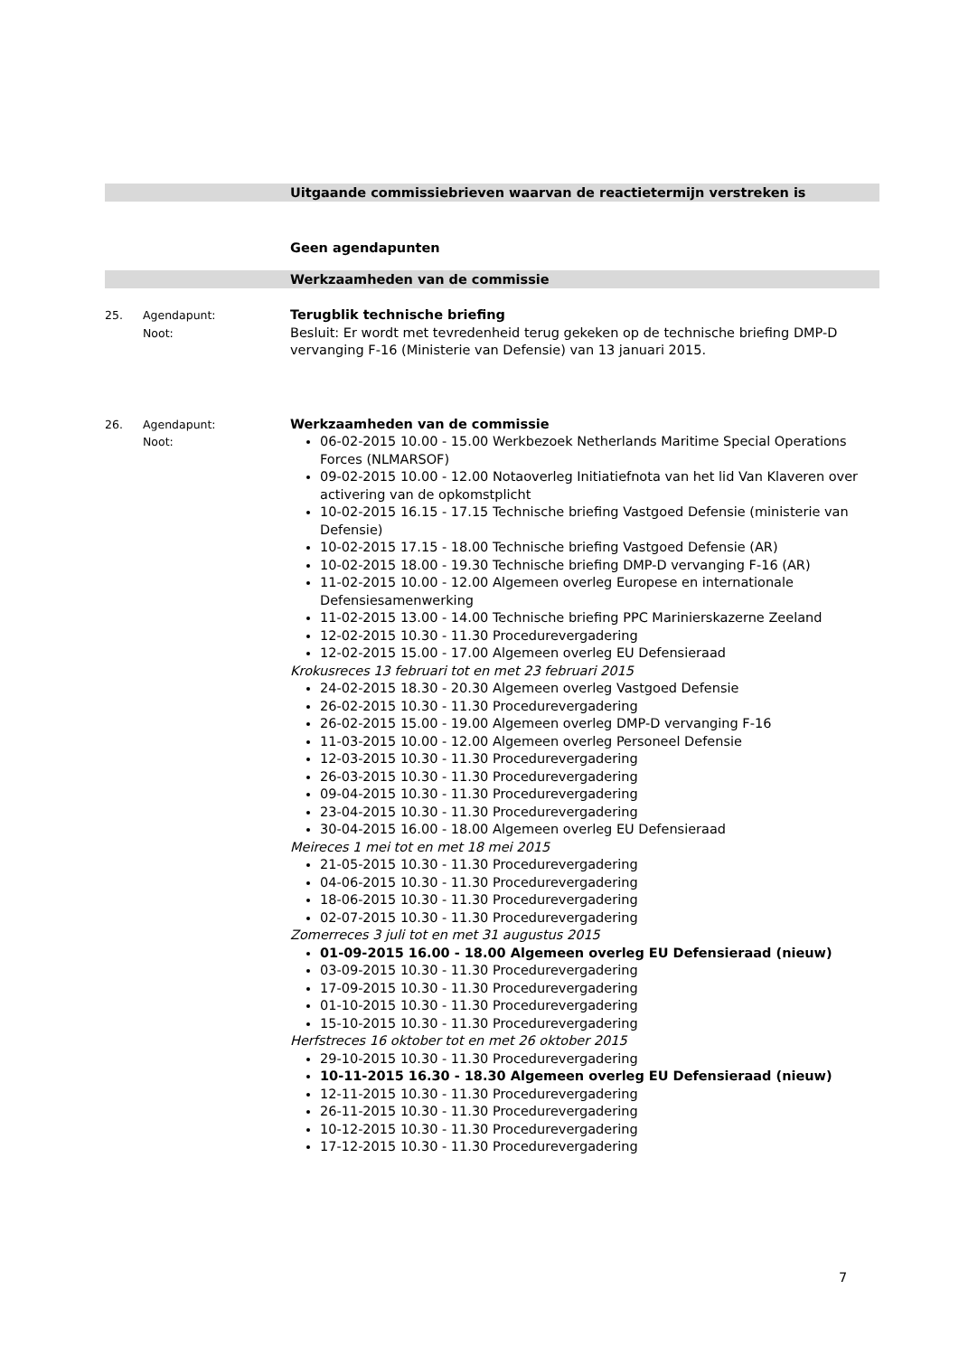Uitgaande commissiebrieven waarvan de reactietermijn verstreken is
Geen agendapunten
Werkzaamheden van de commissie
25. Agendapunt:
Noot:
Terugblik technische briefing
Besluit: Er wordt met tevredenheid terug gekeken op de technische briefing DMP-D vervanging F-16 (Ministerie van Defensie) van 13 januari 2015.
26. Agendapunt:
Noot:
Werkzaamheden van de commissie
06-02-2015 10.00 - 15.00 Werkbezoek Netherlands Maritime Special Operations Forces (NLMARSOF)
09-02-2015 10.00 - 12.00 Notaoverleg Initiatiefnota van het lid Van Klaveren over activering van de opkomstplicht
10-02-2015 16.15 - 17.15 Technische briefing Vastgoed Defensie (ministerie van Defensie)
10-02-2015 17.15 - 18.00 Technische briefing Vastgoed Defensie (AR)
10-02-2015 18.00 - 19.30 Technische briefing DMP-D vervanging F-16 (AR)
11-02-2015 10.00 - 12.00 Algemeen overleg Europese en internationale Defensiesamenwerking
11-02-2015 13.00 - 14.00 Technische briefing PPC Marinierskazerne Zeeland
12-02-2015 10.30 - 11.30 Procedurevergadering
12-02-2015 15.00 - 17.00 Algemeen overleg EU Defensieraad
Krokusreces 13 februari tot en met 23 februari 2015
24-02-2015 18.30 - 20.30 Algemeen overleg Vastgoed Defensie
26-02-2015 10.30 - 11.30 Procedurevergadering
26-02-2015 15.00 - 19.00 Algemeen overleg DMP-D vervanging F-16
11-03-2015 10.00 - 12.00 Algemeen overleg Personeel Defensie
12-03-2015 10.30 - 11.30 Procedurevergadering
26-03-2015 10.30 - 11.30 Procedurevergadering
09-04-2015 10.30 - 11.30 Procedurevergadering
23-04-2015 10.30 - 11.30 Procedurevergadering
30-04-2015 16.00 - 18.00 Algemeen overleg EU Defensieraad
Meireces 1 mei tot en met 18 mei 2015
21-05-2015 10.30 - 11.30 Procedurevergadering
04-06-2015 10.30 - 11.30 Procedurevergadering
18-06-2015 10.30 - 11.30 Procedurevergadering
02-07-2015 10.30 - 11.30 Procedurevergadering
Zomerreces 3 juli tot en met 31 augustus 2015
01-09-2015 16.00 - 18.00 Algemeen overleg EU Defensieraad (nieuw)
03-09-2015 10.30 - 11.30 Procedurevergadering
17-09-2015 10.30 - 11.30 Procedurevergadering
01-10-2015 10.30 - 11.30 Procedurevergadering
15-10-2015 10.30 - 11.30 Procedurevergadering
Herfstreces 16 oktober tot en met 26 oktober 2015
29-10-2015 10.30 - 11.30 Procedurevergadering
10-11-2015 16.30 - 18.30 Algemeen overleg EU Defensieraad (nieuw)
12-11-2015 10.30 - 11.30 Procedurevergadering
26-11-2015 10.30 - 11.30 Procedurevergadering
10-12-2015 10.30 - 11.30 Procedurevergadering
17-12-2015 10.30 - 11.30 Procedurevergadering
7